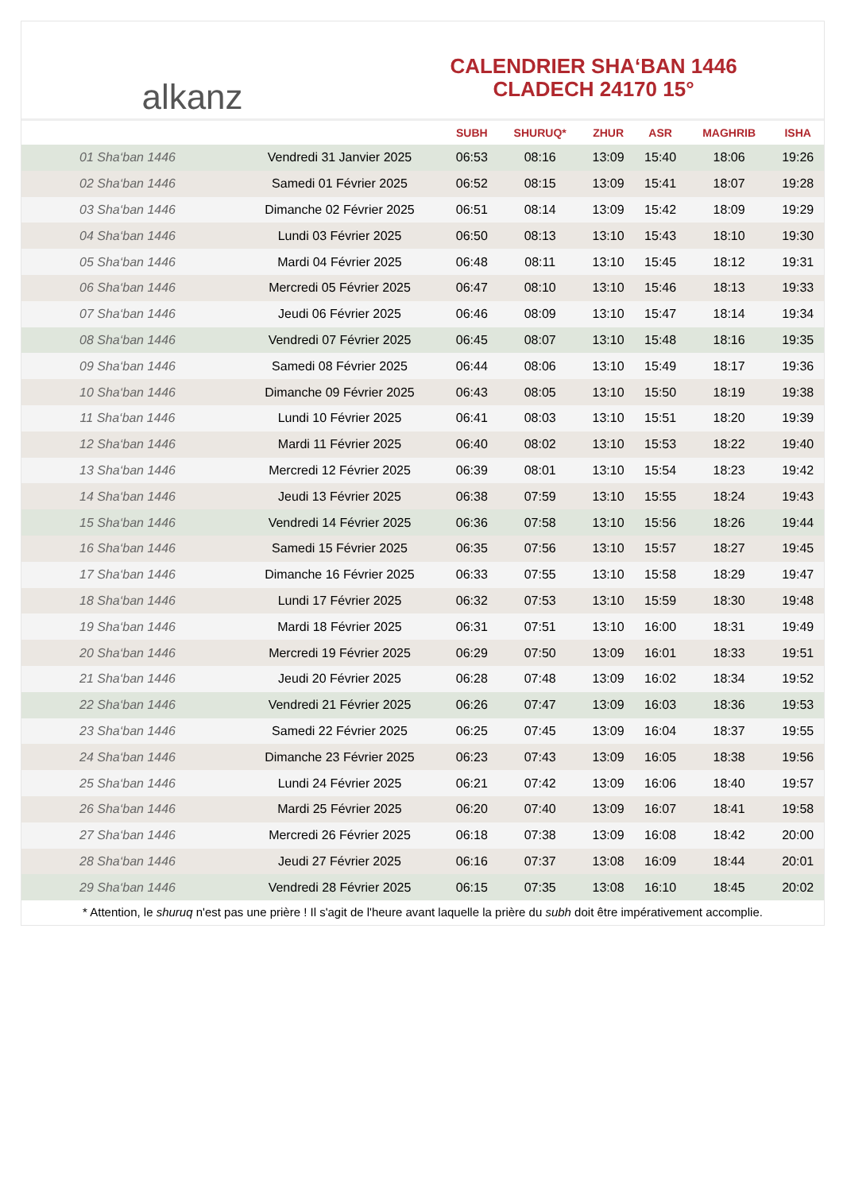alkanz
CALENDRIER SHA‘BAN 1446
CLADECH 24170 15°
| | | SUBH | SHURUQ* | ZHUR | ASR | MAGHRIB | ISHA |
| --- | --- | --- | --- | --- | --- | --- | --- |
| 01 Sha‘ban 1446 | Vendredi 31 Janvier 2025 | 06:53 | 08:16 | 13:09 | 15:40 | 18:06 | 19:26 |
| 02 Sha‘ban 1446 | Samedi 01 Février 2025 | 06:52 | 08:15 | 13:09 | 15:41 | 18:07 | 19:28 |
| 03 Sha‘ban 1446 | Dimanche 02 Février 2025 | 06:51 | 08:14 | 13:09 | 15:42 | 18:09 | 19:29 |
| 04 Sha‘ban 1446 | Lundi 03 Février 2025 | 06:50 | 08:13 | 13:10 | 15:43 | 18:10 | 19:30 |
| 05 Sha‘ban 1446 | Mardi 04 Février 2025 | 06:48 | 08:11 | 13:10 | 15:45 | 18:12 | 19:31 |
| 06 Sha‘ban 1446 | Mercredi 05 Février 2025 | 06:47 | 08:10 | 13:10 | 15:46 | 18:13 | 19:33 |
| 07 Sha‘ban 1446 | Jeudi 06 Février 2025 | 06:46 | 08:09 | 13:10 | 15:47 | 18:14 | 19:34 |
| 08 Sha‘ban 1446 | Vendredi 07 Février 2025 | 06:45 | 08:07 | 13:10 | 15:48 | 18:16 | 19:35 |
| 09 Sha‘ban 1446 | Samedi 08 Février 2025 | 06:44 | 08:06 | 13:10 | 15:49 | 18:17 | 19:36 |
| 10 Sha‘ban 1446 | Dimanche 09 Février 2025 | 06:43 | 08:05 | 13:10 | 15:50 | 18:19 | 19:38 |
| 11 Sha‘ban 1446 | Lundi 10 Février 2025 | 06:41 | 08:03 | 13:10 | 15:51 | 18:20 | 19:39 |
| 12 Sha‘ban 1446 | Mardi 11 Février 2025 | 06:40 | 08:02 | 13:10 | 15:53 | 18:22 | 19:40 |
| 13 Sha‘ban 1446 | Mercredi 12 Février 2025 | 06:39 | 08:01 | 13:10 | 15:54 | 18:23 | 19:42 |
| 14 Sha‘ban 1446 | Jeudi 13 Février 2025 | 06:38 | 07:59 | 13:10 | 15:55 | 18:24 | 19:43 |
| 15 Sha‘ban 1446 | Vendredi 14 Février 2025 | 06:36 | 07:58 | 13:10 | 15:56 | 18:26 | 19:44 |
| 16 Sha‘ban 1446 | Samedi 15 Février 2025 | 06:35 | 07:56 | 13:10 | 15:57 | 18:27 | 19:45 |
| 17 Sha‘ban 1446 | Dimanche 16 Février 2025 | 06:33 | 07:55 | 13:10 | 15:58 | 18:29 | 19:47 |
| 18 Sha‘ban 1446 | Lundi 17 Février 2025 | 06:32 | 07:53 | 13:10 | 15:59 | 18:30 | 19:48 |
| 19 Sha‘ban 1446 | Mardi 18 Février 2025 | 06:31 | 07:51 | 13:10 | 16:00 | 18:31 | 19:49 |
| 20 Sha‘ban 1446 | Mercredi 19 Février 2025 | 06:29 | 07:50 | 13:09 | 16:01 | 18:33 | 19:51 |
| 21 Sha‘ban 1446 | Jeudi 20 Février 2025 | 06:28 | 07:48 | 13:09 | 16:02 | 18:34 | 19:52 |
| 22 Sha‘ban 1446 | Vendredi 21 Février 2025 | 06:26 | 07:47 | 13:09 | 16:03 | 18:36 | 19:53 |
| 23 Sha‘ban 1446 | Samedi 22 Février 2025 | 06:25 | 07:45 | 13:09 | 16:04 | 18:37 | 19:55 |
| 24 Sha‘ban 1446 | Dimanche 23 Février 2025 | 06:23 | 07:43 | 13:09 | 16:05 | 18:38 | 19:56 |
| 25 Sha‘ban 1446 | Lundi 24 Février 2025 | 06:21 | 07:42 | 13:09 | 16:06 | 18:40 | 19:57 |
| 26 Sha‘ban 1446 | Mardi 25 Février 2025 | 06:20 | 07:40 | 13:09 | 16:07 | 18:41 | 19:58 |
| 27 Sha‘ban 1446 | Mercredi 26 Février 2025 | 06:18 | 07:38 | 13:09 | 16:08 | 18:42 | 20:00 |
| 28 Sha‘ban 1446 | Jeudi 27 Février 2025 | 06:16 | 07:37 | 13:08 | 16:09 | 18:44 | 20:01 |
| 29 Sha‘ban 1446 | Vendredi 28 Février 2025 | 06:15 | 07:35 | 13:08 | 16:10 | 18:45 | 20:02 |
* Attention, le shuruq n'est pas une prière ! Il s'agit de l'heure avant laquelle la prière du subh doit être impérativement accomplie.